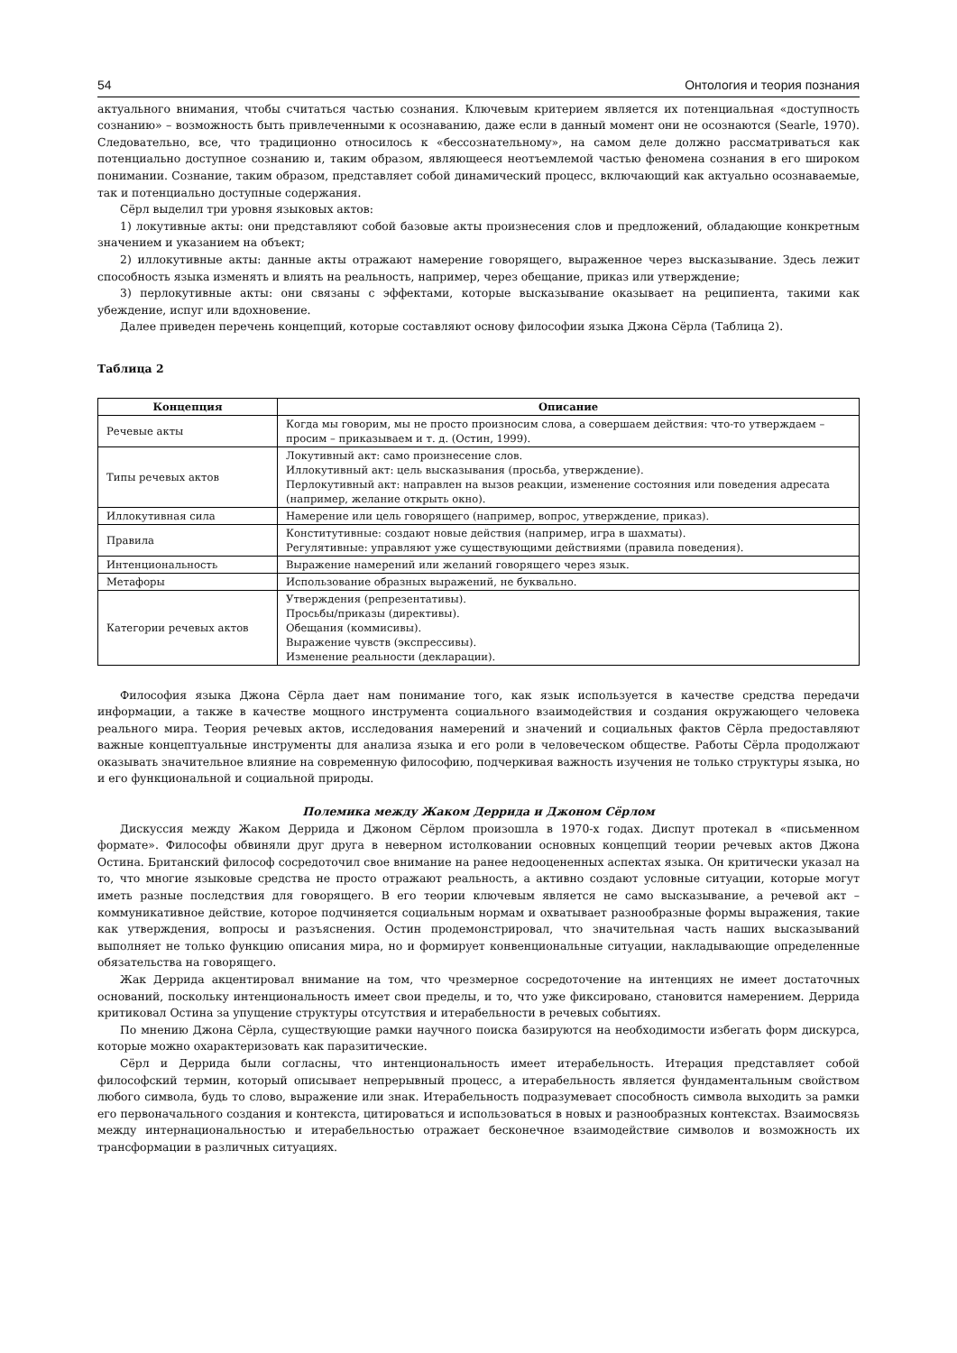54 Онтология и теория познания
актуального внимания, чтобы считаться частью сознания. Ключевым критерием является их потенциальная «доступность сознанию» – возможность быть привлеченными к осознаванию, даже если в данный момент они не осознаются (Searle, 1970). Следовательно, все, что традиционно относилось к «бессознательному», на самом деле должно рассматриваться как потенциально доступное сознанию и, таким образом, являющееся неотъемлемой частью феномена сознания в его широком понимании. Сознание, таким образом, представляет собой динамический процесс, включающий как актуально осознаваемые, так и потенциально доступные содержания.
Сёрл выделил три уровня языковых актов:
1) локутивные акты: они представляют собой базовые акты произнесения слов и предложений, обладающие конкретным значением и указанием на объект;
2) иллокутивные акты: данные акты отражают намерение говорящего, выраженное через высказывание. Здесь лежит способность языка изменять и влиять на реальность, например, через обещание, приказ или утверждение;
3) перлокутивные акты: они связаны с эффектами, которые высказывание оказывает на реципиента, такими как убеждение, испуг или вдохновение.
Далее приведен перечень концепций, которые составляют основу философии языка Джона Сёрла (Таблица 2).
Таблица 2
| Концепция | Описание |
| --- | --- |
| Речевые акты | Когда мы говорим, мы не просто произносим слова, а совершаем действия: что-то утверждаем – просим – приказываем и т. д. (Остин, 1999). |
| Типы речевых актов | Локутивный акт: само произнесение слов. Иллокутивный акт: цель высказывания (просьба, утверждение). Перлокутивный акт: направлен на вызов реакции, изменение состояния или поведения адресата (например, желание открыть окно). |
| Иллокутивная сила | Намерение или цель говорящего (например, вопрос, утверждение, приказ). |
| Правила | Конститутивные: создают новые действия (например, игра в шахматы). Регулятивные: управляют уже существующими действиями (правила поведения). |
| Интенциональность | Выражение намерений или желаний говорящего через язык. |
| Метафоры | Использование образных выражений, не буквально. |
| Категории речевых актов | Утверждения (репрезентативы). Просьбы/приказы (директивы). Обещания (коммисивы). Выражение чувств (экспрессивы). Изменение реальности (декларации). |
Философия языка Джона Сёрла дает нам понимание того, как язык используется в качестве средства передачи информации, а также в качестве мощного инструмента социального взаимодействия и создания окружающего человека реального мира. Теория речевых актов, исследования намерений и значений и социальных фактов Сёрла предоставляют важные концептуальные инструменты для анализа языка и его роли в человеческом обществе. Работы Сёрла продолжают оказывать значительное влияние на современную философию, подчеркивая важность изучения не только структуры языка, но и его функциональной и социальной природы.
Полемика между Жаком Деррида и Джоном Сёрлом
Дискуссия между Жаком Деррида и Джоном Сёрлом произошла в 1970-х годах. Диспут протекал в «письменном формате». Философы обвиняли друг друга в неверном истолковании основных концепций теории речевых актов Джона Остина. Британский философ сосредоточил свое внимание на ранее недооцененных аспектах языка. Он критически указал на то, что многие языковые средства не просто отражают реальность, а активно создают условные ситуации, которые могут иметь разные последствия для говорящего. В его теории ключевым является не само высказывание, а речевой акт – коммуникативное действие, которое подчиняется социальным нормам и охватывает разнообразные формы выражения, такие как утверждения, вопросы и разъяснения. Остин продемонстрировал, что значительная часть наших высказываний выполняет не только функцию описания мира, но и формирует конвенциональные ситуации, накладывающие определенные обязательства на говорящего.
Жак Деррида акцентировал внимание на том, что чрезмерное сосредоточение на интенциях не имеет достаточных оснований, поскольку интенциональность имеет свои пределы, и то, что уже фиксировано, становится намерением. Деррида критиковал Остина за упущение структуры отсутствия и итерабельности в речевых событиях.
По мнению Джона Сёрла, существующие рамки научного поиска базируются на необходимости избегать форм дискурса, которые можно охарактеризовать как паразитические.
Сёрл и Деррида были согласны, что интенциональность имеет итерабельность. Итерация представляет собой философский термин, который описывает непрерывный процесс, а итерабельность является фундаментальным свойством любого символа, будь то слово, выражение или знак. Итерабельность подразумевает способность символа выходить за рамки его первоначального создания и контекста, цитироваться и использоваться в новых и разнообразных контекстах. Взаимосвязь между интернациональностью и итерабельностью отражает бесконечное взаимодействие символов и возможность их трансформации в различных ситуациях.